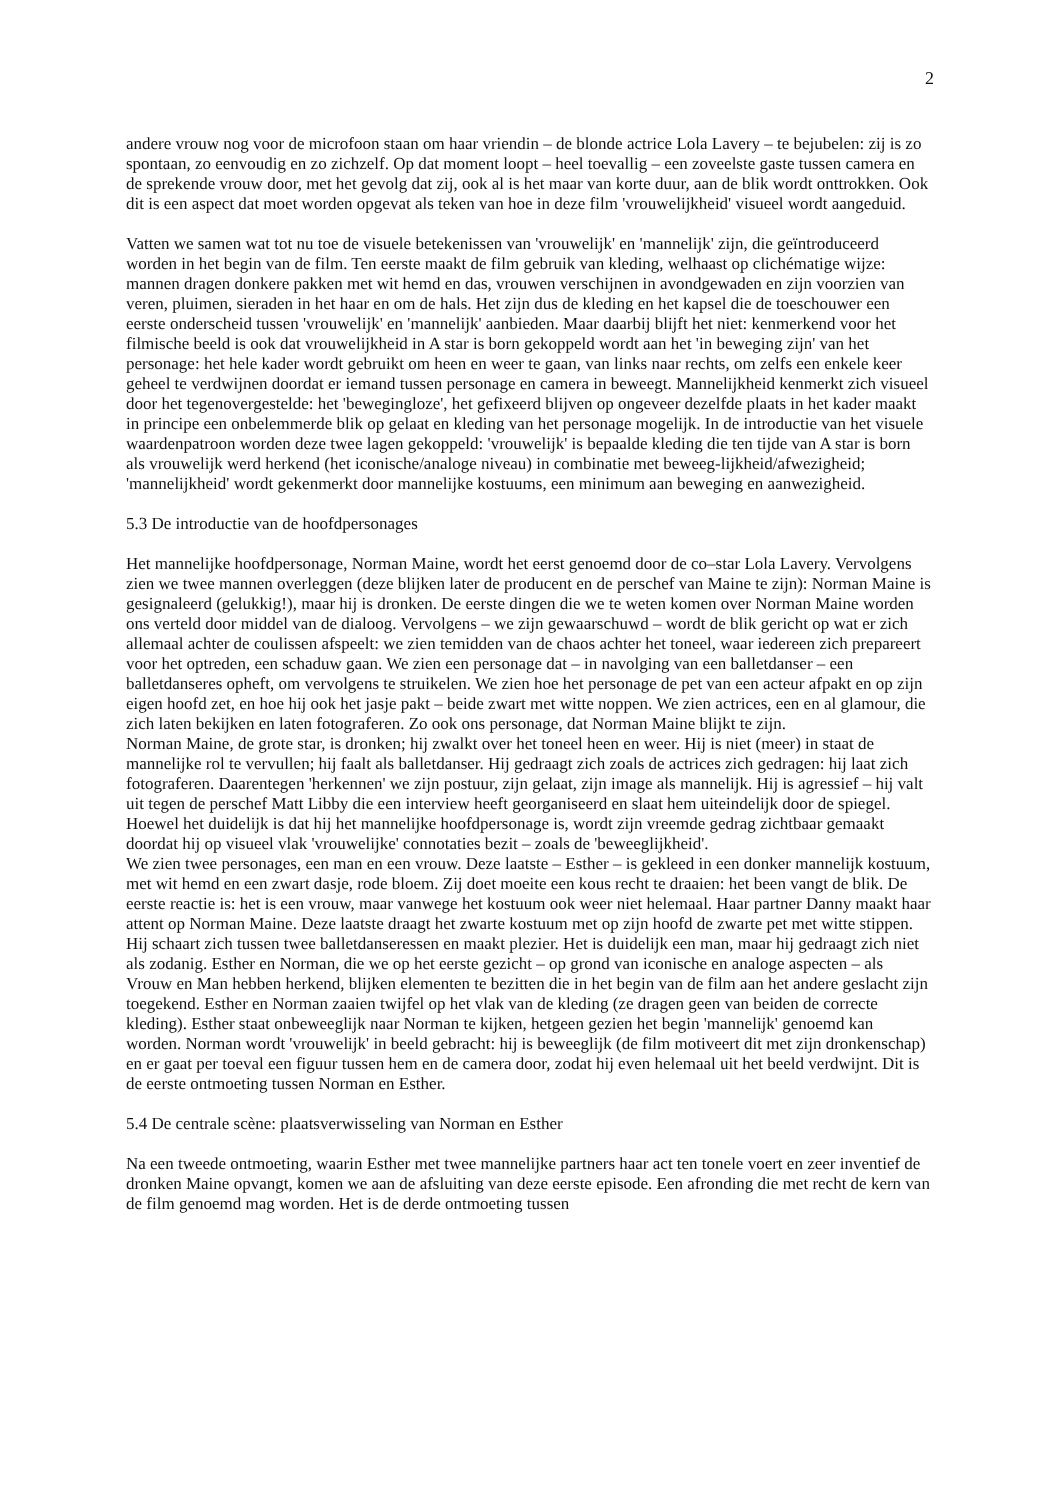2
andere vrouw nog voor de microfoon staan om haar vriendin – de blonde actrice Lola Lavery – te bejubelen: zij is zo spontaan, zo eenvoudig en zo zichzelf. Op dat moment loopt – heel toevallig – een zoveelste gaste tussen camera en de sprekende vrouw door, met het gevolg dat zij, ook al is het maar van korte duur, aan de blik wordt onttrokken. Ook dit is een aspect dat moet worden opgevat als teken van hoe in deze film 'vrouwelijkheid' visueel wordt aangeduid.
Vatten we samen wat tot nu toe de visuele betekenissen van 'vrouwelijk' en 'mannelijk' zijn, die geïntroduceerd worden in het begin van de film. Ten eerste maakt de film gebruik van kleding, welhaast op clichématige wijze: mannen dragen donkere pakken met wit hemd en das, vrouwen verschijnen in avondgewaden en zijn voorzien van veren, pluimen, sieraden in het haar en om de hals. Het zijn dus de kleding en het kapsel die de toeschouwer een eerste onderscheid tussen 'vrouwelijk' en 'mannelijk' aanbieden. Maar daarbij blijft het niet: kenmerkend voor het filmische beeld is ook dat vrouwelijkheid in A star is born gekoppeld wordt aan het 'in beweging zijn' van het personage: het hele kader wordt gebruikt om heen en weer te gaan, van links naar rechts, om zelfs een enkele keer geheel te verdwijnen doordat er iemand tussen personage en camera in beweegt. Mannelijkheid kenmerkt zich visueel door het tegenovergestelde: het 'bewegingloze', het gefixeerd blijven op ongeveer dezelfde plaats in het kader maakt in principe een onbelemmerde blik op gelaat en kleding van het personage mogelijk. In de introductie van het visuele waardenpatroon worden deze twee lagen gekoppeld: 'vrouwelijk' is bepaalde kleding die ten tijde van A star is born als vrouwelijk werd herkend (het iconische/analoge niveau) in combinatie met beweeg-lijkheid/afwezigheid; 'mannelijkheid' wordt gekenmerkt door mannelijke kostuums, een minimum aan beweging en aanwezigheid.
5.3 De introductie van de hoofdpersonages
Het mannelijke hoofdpersonage, Norman Maine, wordt het eerst genoemd door de co–star Lola Lavery. Vervolgens zien we twee mannen overleggen (deze blijken later de producent en de perschef van Maine te zijn): Norman Maine is gesignaleerd (gelukkig!), maar hij is dronken. De eerste dingen die we te weten komen over Norman Maine worden ons verteld door middel van de dialoog. Vervolgens – we zijn gewaarschuwd – wordt de blik gericht op wat er zich allemaal achter de coulissen afspeelt: we zien temidden van de chaos achter het toneel, waar iedereen zich prepareert voor het optreden, een schaduw gaan. We zien een personage dat – in navolging van een balletdanser – een balletdanseres opheft, om vervolgens te struikelen. We zien hoe het personage de pet van een acteur afpakt en op zijn eigen hoofd zet, en hoe hij ook het jasje pakt – beide zwart met witte noppen. We zien actrices, een en al glamour, die zich laten bekijken en laten fotograferen. Zo ook ons personage, dat Norman Maine blijkt te zijn.
Norman Maine, de grote star, is dronken; hij zwalkt over het toneel heen en weer. Hij is niet (meer) in staat de mannelijke rol te vervullen; hij faalt als balletdanser. Hij gedraagt zich zoals de actrices zich gedragen: hij laat zich fotograferen. Daarentegen 'herkennen' we zijn postuur, zijn gelaat, zijn image als mannelijk. Hij is agressief – hij valt uit tegen de perschef Matt Libby die een interview heeft georganiseerd en slaat hem uiteindelijk door de spiegel. Hoewel het duidelijk is dat hij het mannelijke hoofdpersonage is, wordt zijn vreemde gedrag zichtbaar gemaakt doordat hij op visueel vlak 'vrouwelijke' connotaties bezit – zoals de 'beweeglijkheid'.
We zien twee personages, een man en een vrouw. Deze laatste – Esther – is gekleed in een donker mannelijk kostuum, met wit hemd en een zwart dasje, rode bloem. Zij doet moeite een kous recht te draaien: het been vangt de blik. De eerste reactie is: het is een vrouw, maar vanwege het kostuum ook weer niet helemaal. Haar partner Danny maakt haar attent op Norman Maine. Deze laatste draagt het zwarte kostuum met op zijn hoofd de zwarte pet met witte stippen. Hij schaart zich tussen twee balletdanseressen en maakt plezier. Het is duidelijk een man, maar hij gedraagt zich niet als zodanig. Esther en Norman, die we op het eerste gezicht – op grond van iconische en analoge aspecten – als Vrouw en Man hebben herkend, blijken elementen te bezitten die in het begin van de film aan het andere geslacht zijn toegekend. Esther en Norman zaaien twijfel op het vlak van de kleding (ze dragen geen van beiden de correcte kleding). Esther staat onbeweeglijk naar Norman te kijken, hetgeen gezien het begin 'mannelijk' genoemd kan worden. Norman wordt 'vrouwelijk' in beeld gebracht: hij is beweeglijk (de film motiveert dit met zijn dronkenschap) en er gaat per toeval een figuur tussen hem en de camera door, zodat hij even helemaal uit het beeld verdwijnt. Dit is de eerste ontmoeting tussen Norman en Esther.
5.4 De centrale scène: plaatsverwisseling van Norman en Esther
Na een tweede ontmoeting, waarin Esther met twee mannelijke partners haar act ten tonele voert en zeer inventief de dronken Maine opvangt, komen we aan de afsluiting van deze eerste episode. Een afronding die met recht de kern van de film genoemd mag worden. Het is de derde ontmoeting tussen